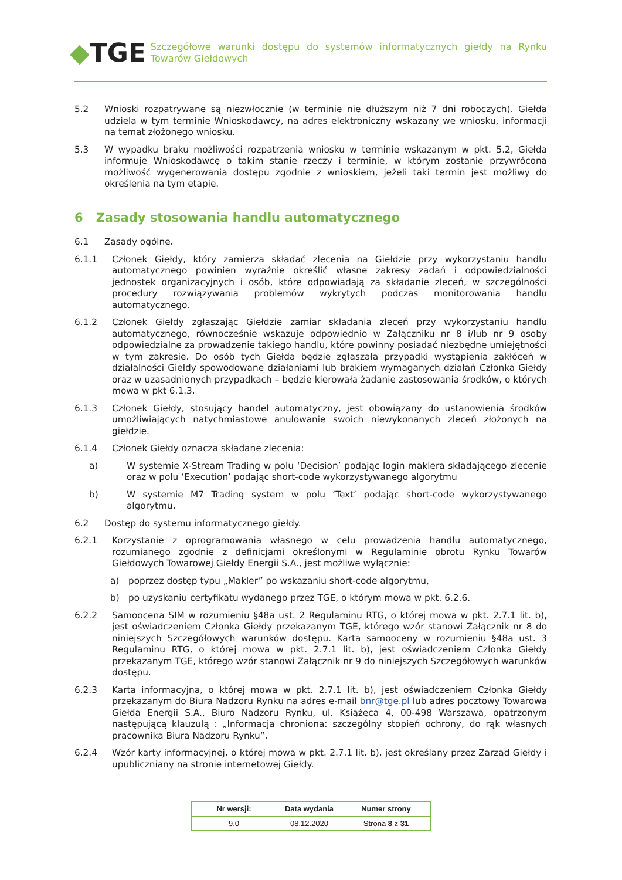◆TGE
Szczegółowe warunki dostępu do systemów informatycznych giełdy na Rynku Towarów Giełdowych
5.2 Wnioski rozpatrywane są niezwłocznie (w terminie nie dłuższym niż 7 dni roboczych). Giełda udziela w tym terminie Wnioskodawcy, na adres elektroniczny wskazany we wniosku, informacji na temat złożonego wniosku.
5.3 W wypadku braku możliwości rozpatrzenia wniosku w terminie wskazanym w pkt. 5.2, Giełda informuje Wnioskodawcę o takim stanie rzeczy i terminie, w którym zostanie przywrócona możliwość wygenerowania dostępu zgodnie z wnioskiem, jeżeli taki termin jest możliwy do określenia na tym etapie.
6 Zasady stosowania handlu automatycznego
6.1 Zasady ogólne.
6.1.1 Członek Giełdy, który zamierza składać zlecenia na Giełdzie przy wykorzystaniu handlu automatycznego powinien wyraźnie określić własne zakresy zadań i odpowiedzialności jednostek organizacyjnych i osób, które odpowiadają za składanie zleceń, w szczególności procedury rozwiązywania problemów wykrytych podczas monitorowania handlu automatycznego.
6.1.2 Członek Giełdy zgłaszając Giełdzie zamiar składania zleceń przy wykorzystaniu handlu automatycznego, równocześnie wskazuje odpowiednio w Załączniku nr 8 i/lub nr 9 osoby odpowiedzialne za prowadzenie takiego handlu, które powinny posiadać niezbędne umiejętności w tym zakresie. Do osób tych Giełda będzie zgłaszała przypadki wystąpienia zakłóceń w działalności Giełdy spowodowane działaniami lub brakiem wymaganych działań Członka Giełdy oraz w uzasadnionych przypadkach – będzie kierowała żądanie zastosowania środków, o których mowa w pkt 6.1.3.
6.1.3 Członek Giełdy, stosujący handel automatyczny, jest obowiązany do ustanowienia środków umożliwiających natychmiastowe anulowanie swoich niewykonanych zleceń złożonych na giełdzie.
6.1.4 Członek Giełdy oznacza składane zlecenia:
a) W systemie X-Stream Trading w polu ‘Decision’ podając login maklera składającego zlecenie oraz w polu ‘Execution’ podając short-code wykorzystywanego algorytmu
b) W systemie M7 Trading system w polu ‘Text’ podając short-code wykorzystywanego algorytmu.
6.2 Dostęp do systemu informatycznego giełdy.
6.2.1 Korzystanie z oprogramowania własnego w celu prowadzenia handlu automatycznego, rozumianego zgodnie z definicjami określonymi w Regulaminie obrotu Rynku Towarów Giełdowych Towarowej Giełdy Energii S.A., jest możliwe wyłącznie:
a) poprzez dostęp typu „Makler” po wskazaniu short-code algorytmu,
b) po uzyskaniu certyfikatu wydanego przez TGE, o którym mowa w pkt. 6.2.6.
6.2.2 Samoocena SIM w rozumieniu §48a ust. 2 Regulaminu RTG, o której mowa w pkt. 2.7.1 lit. b), jest oświadczeniem Członka Giełdy przekazanym TGE, którego wzór stanowi Załącznik nr 8 do niniejszych Szczegółowych warunków dostępu. Karta samooceny w rozumieniu §48a ust. 3 Regulaminu RTG, o której mowa w pkt. 2.7.1 lit. b), jest oświadczeniem Członka Giełdy przekazanym TGE, którego wzór stanowi Załącznik nr 9 do niniejszych Szczegółowych warunków dostępu.
6.2.3 Karta informacyjna, o której mowa w pkt. 2.7.1 lit. b), jest oświadczeniem Członka Giełdy przekazanym do Biura Nadzoru Rynku na adres e-mail bnr@tge.pl lub adres pocztowy Towarowa Giełda Energii S.A., Biuro Nadzoru Rynku, ul. Książęca 4, 00-498 Warszawa, opatrzonym następującą klauzulą : „Informacja chroniona: szczególny stopień ochrony, do rąk własnych pracownika Biura Nadzoru Rynku”.
6.2.4 Wzór karty informacyjnej, o której mowa w pkt. 2.7.1 lit. b), jest określany przez Zarząd Giełdy i upubliczniany na stronie internetowej Giełdy.
| Nr wersji: | Data wydania | Numer strony |
| --- | --- | --- |
| 9.0 | 08.12.2020 | Strona 8 z 31 |